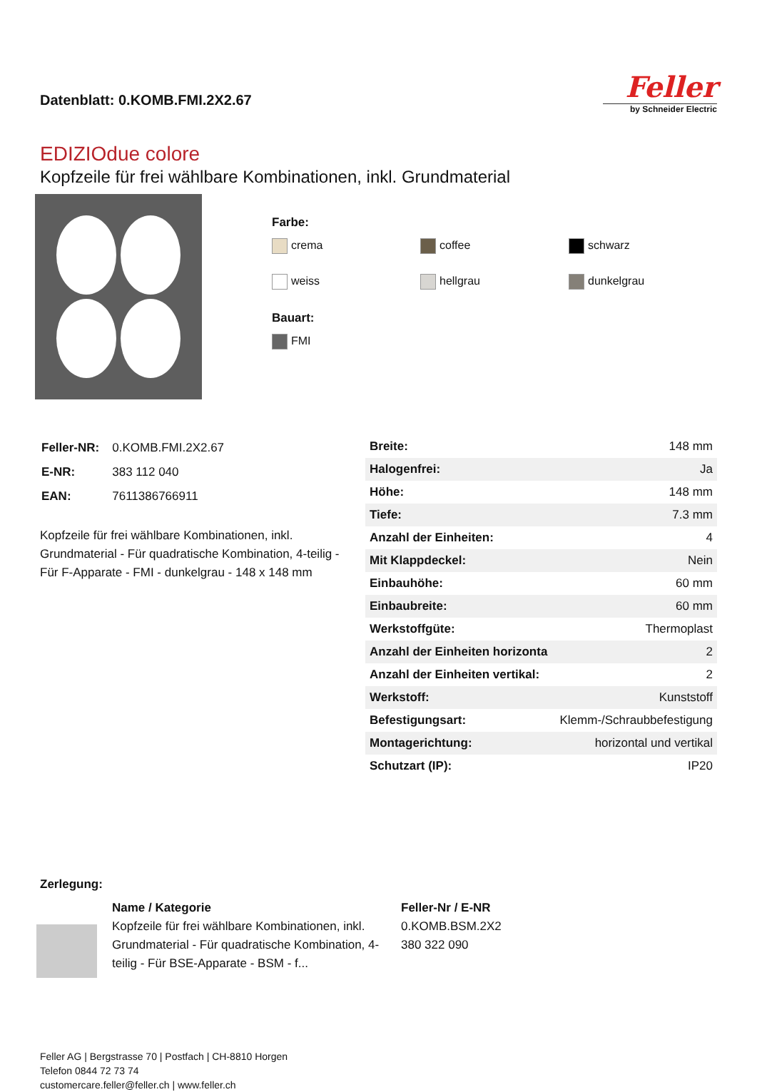Datenblatt: 0.KOMB.FMI.2X2.67
Feller
by Schneider Electric
EDIZIOdue colore
Kopfzeile für frei wählbare Kombinationen, inkl. Grundmaterial
Farbe:
crema coffee schwarz weiss hellgrau dunkelgrau
Bauart:
FMI
| Feller-NR: | 0.KOMB.FMI.2X2.67 |
| E-NR: | 383 112 040 |
| EAN: | 7611386766911 |
Kopfzeile für frei wählbare Kombinationen, inkl. Grundmaterial - Für quadratische Kombination, 4-teilig - Für F-Apparate - FMI - dunkelgrau - 148 x 148 mm
| Breite: | 148 mm |
| Halogenfrei: | Ja |
| Höhe: | 148 mm |
| Tiefe: | 7.3 mm |
| Anzahl der Einheiten: | 4 |
| Mit Klappdeckel: | Nein |
| Einbauhöhe: | 60 mm |
| Einbaubreite: | 60 mm |
| Werkstoffgüte: | Thermoplast |
| Anzahl der Einheiten horizonta | 2 |
| Anzahl der Einheiten vertikal: | 2 |
| Werkstoff: | Kunststoff |
| Befestigungsart: | Klemm-/Schraubbefestigung |
| Montagerichtung: | horizontal und vertikal |
| Schutzart (IP): | IP20 |
Zerlegung:
Name / Kategorie
Kopfzeile für frei wählbare Kombinationen, inkl. Grundmaterial - Für quadratische Kombination, 4-teilig - Für BSE-Apparate - BSM - f...
Feller-Nr / E-NR
0.KOMB.BSM.2X2
380 322 090
Feller AG | Bergstrasse 70 | Postfach | CH-8810 Horgen
Telefon 0844 72 73 74
customercare.feller@feller.ch | www.feller.ch